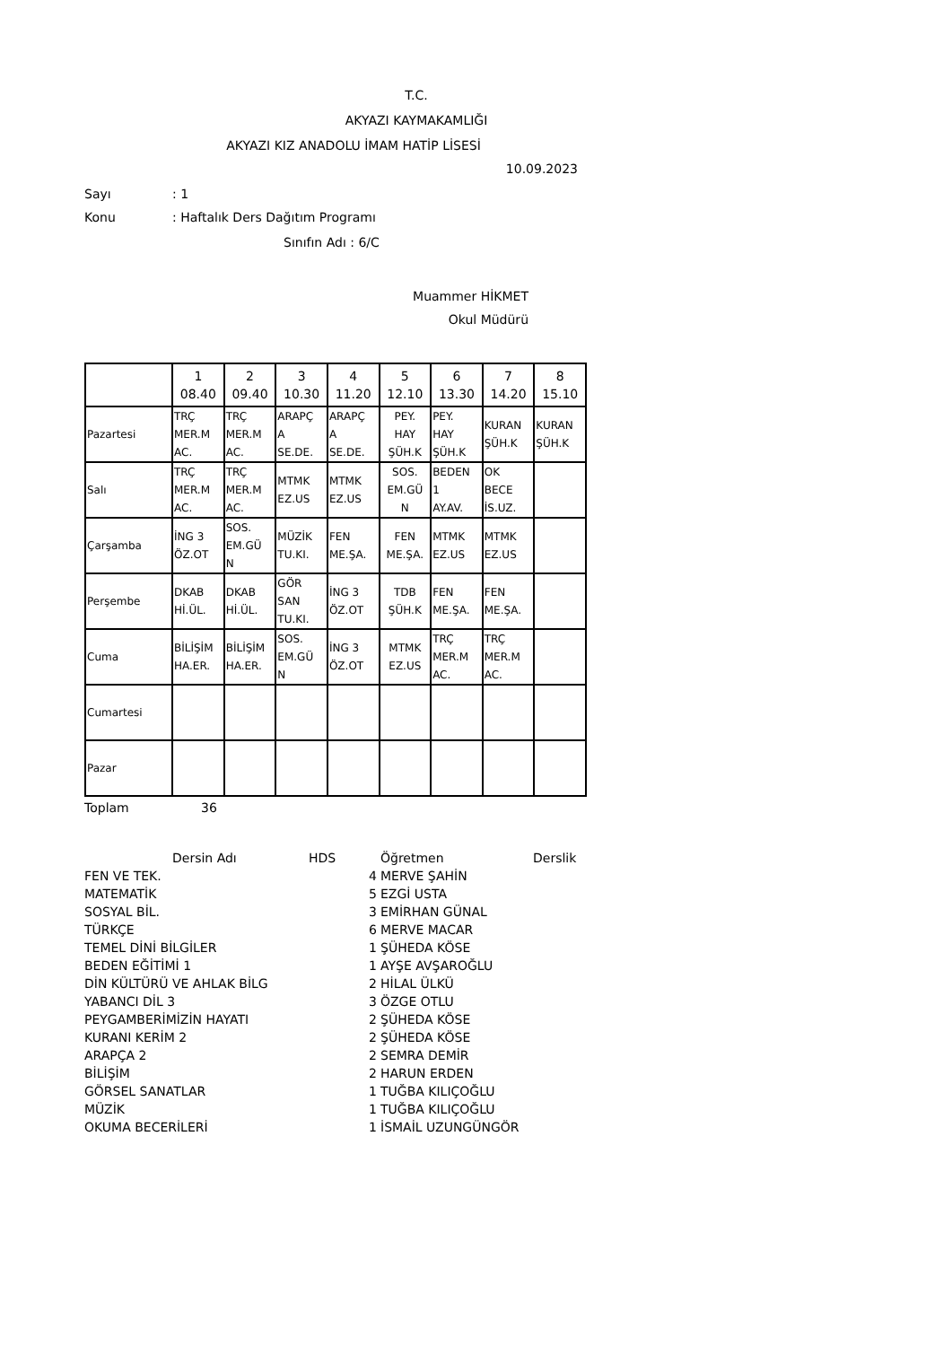T.C.
AKYAZI KAYMAKAMLIĞI
AKYAZI KIZ ANADOLU İMAM HATİP LİSESİ
10.09.2023
Sayı: 1
Konu: Haftalık Ders Dağıtım Programı
Sınıfın Adı : 6/C
Muammer HİKMET
Okul Müdürü
| | 1 08.40 | 2 09.40 | 3 10.30 | 4 11.20 | 5 12.10 | 6 13.30 | 7 14.20 | 8 15.10 |
| Pazartesi | TRÇ MER.M AC. | TRÇ MER.M AC. | ARAPÇ A SE.DE. | ARAPÇ A SE.DE. | PEY. HAY ŞÜH.K | PEY. HAY ŞÜH.K | KURAN ŞÜH.K | KURAN ŞÜH.K |
| Salı | TRÇ MER.M AC. | TRÇ MER.M AC. | MTMK EZ.US | MTMK EZ.US | SOS. EM.GÜ N | BEDEN 1 AY.AV. | OK BECE İS.UZ. | |
| Çarşamba | İNG 3 ÖZ.OT | SOS. EM.GÜ N | MÜZİK TU.KI. | FEN ME.ŞA. | FEN ME.ŞA. | MTMK EZ.US | MTMK EZ.US | |
| Perşembe | DKAB Hİ.ÜL. | DKAB Hİ.ÜL. | GÖR SAN TU.KI. | İNG 3 ÖZ.OT | TDB ŞÜH.K | FEN ME.ŞA. | FEN ME.ŞA. | |
| Cuma | BİLİŞİM HA.ER. | BİLİŞİM HA.ER. | SOS. EM.GÜ N | İNG 3 ÖZ.OT | MTMK EZ.US | TRÇ MER.M AC. | TRÇ MER.M AC. | |
| Cumartesi | | | | | | | | |
| Pazar | | | | | | | | |
Toplam 36
| Dersin Adı | HDS | Öğretmen | Derslik |
| FEN VE TEK. | 4 | MERVE ŞAHİN | |
| MATEMATİK | 5 | EZGİ USTA | |
| SOSYAL BİL. | 3 | EMİRHAN GÜNAL | |
| TÜRKÇE | 6 | MERVE MACAR | |
| TEMEL DİNİ BİLGİLER | 1 | ŞÜHEDA KÖSE | |
| BEDEN EĞİTİMİ 1 | 1 | AYŞE AVŞAROĞLU | |
| DİN KÜLTÜRÜ VE AHLAK BİLG | 2 | HİLAL ÜLKÜ | |
| YABANCI DİL 3 | 3 | ÖZGE OTLU | |
| PEYGAMBERİMİZİN HAYATI | 2 | ŞÜHEDA KÖSE | |
| KURANI KERİM 2 | 2 | ŞÜHEDA KÖSE | |
| ARAPÇA 2 | 2 | SEMRA DEMİR | |
| BİLİŞİM | 2 | HARUN ERDEN | |
| GÖRSEL SANATLAR | 1 | TUĞBA KILIÇOĞLU | |
| MÜZİK | 1 | TUĞBA KILIÇOĞLU | |
| OKUMA BECERİLERİ | 1 | İSMAİL UZUNGÜNGÖR | |